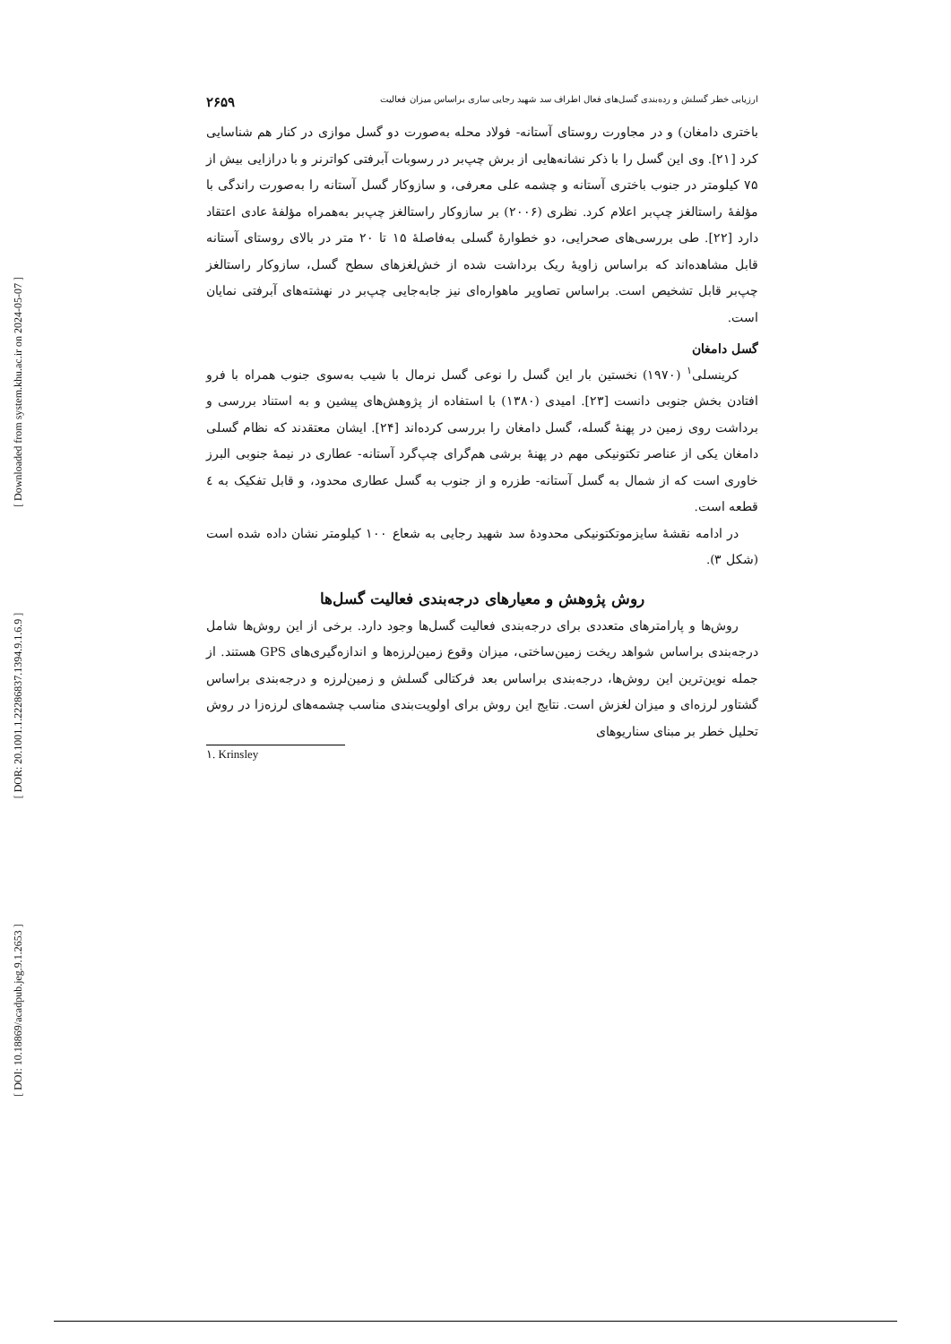[ Downloaded from system.khu.ac.ir on 2024-05-07 ]
[ DOR: 20.1001.1.22286837.1394.9.1.6.9 ]
[ DOI: 10.18869/acadpub.jeg.9.1.2653 ]
ارزیابی خطر گسلش و رده‌بندی گسل‌های فعال اطراف سد شهید رجایی ساری براساس میزان فعالیت ۲۶۵۹
باختری دامغان) و در مجاورت روستای آستانه- فولاد محله به‌صورت دو گسل موازی در کنار هم شناسایی کرد [۲۱]. وی این گسل را با ذکر نشانه‌هایی از برش چپ‌بر در رسوبات آبرفتی کواترنر و با درازایی بیش از ۷۵ کیلومتر در جنوب باختری آستانه و چشمه علی معرفی، و سازوکار گسل آستانه را به‌صورت راندگی با مؤلفهٔ راستالغز چپ‌بر اعلام کرد. نظری (۲۰۰۶) بر سازوکار راستالغز چپ‌بر به‌همراه مؤلفهٔ عادی اعتقاد دارد [۲۲]. طی بررسی‌های صحرایی، دو خطوارهٔ گسلی به‌فاصلهٔ ۱۵ تا ۲۰ متر در بالای روستای آستانه قابل مشاهده‌اند که براساس زاویهٔ ریک برداشت شده از خش‌لغزهای سطح گسل، سازوکار راستالغز چپ‌بر قابل تشخیص است. براساس تصاویر ماهواره‌ای نیز جابه‌جایی چپ‌بر در نهشته‌های آبرفتی نمایان است.
گسل دامغان
کرینسلی<sup>۱</sup> (۱۹۷۰) نخستین بار این گسل را نوعی گسل نرمال با شیب به‌سوی جنوب همراه با فرو افتادن بخش جنوبی دانست [۲۳]. امیدی (۱۳۸۰) با استفاده از پژوهش‌های پیشین و به استناد بررسی و برداشت روی زمین در پهنهٔ گسله، گسل دامغان را بررسی کرده‌اند [۲۴]. ایشان معتقدند که نظام گسلی دامغان یکی از عناصر تکتونیکی مهم در پهنهٔ برشی هم‌گرای چپ‌گرد آستانه- عطاری در نیمهٔ جنوبی البرز خاوری است که از شمال به گسل آستانه- طزره و از جنوب به گسل عطاری محدود، و قابل تفکیک به ٤ قطعه است.
در ادامه نقشهٔ سایزموتکتونیکی محدودهٔ سد شهید رجایی به شعاع ۱۰۰ کیلومتر نشان داده شده است (شکل ۳).
روش پژوهش و معیارهای درجه‌بندی فعالیت گسل‌ها
روش‌ها و پارامترهای متعددی برای درجه‌بندی فعالیت گسل‌ها وجود دارد. برخی از این روش‌ها شامل درجه‌بندی براساس شواهد ریخت زمین‌ساختی، میزان وقوع زمین‌لرزه‌ها و اندازه‌گیری‌های GPS هستند. از جمله نوین‌ترین این روش‌ها، درجه‌بندی براساس بعد فرکتالی گسلش و زمین‌لرزه و درجه‌بندی براساس گشتاور لرزه‌ای و میزان لغزش است. نتایج این روش برای اولویت‌بندی مناسب چشمه‌های لرزه‌زا در روش تحلیل خطر بر مبنای سناریوهای
۱. Krinsley